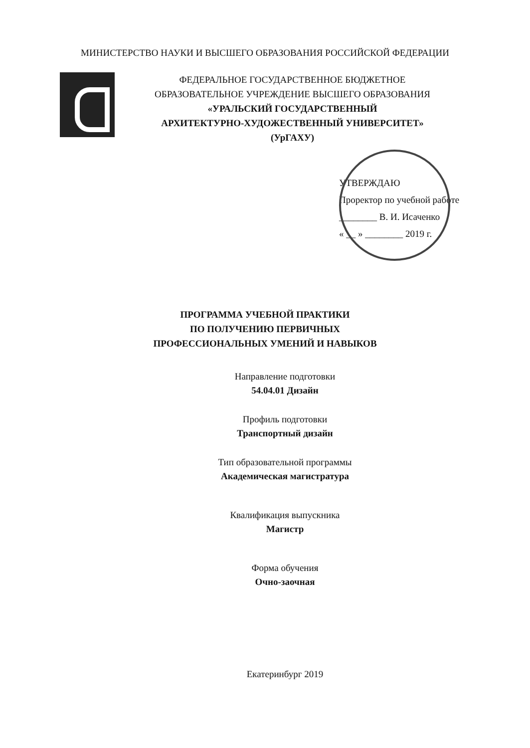МИНИСТЕРСТВО НАУКИ И ВЫСШЕГО ОБРАЗОВАНИЯ РОССИЙСКОЙ ФЕДЕРАЦИИ
ФЕДЕРАЛЬНОЕ ГОСУДАРСТВЕННОЕ БЮДЖЕТНОЕ
ОБРАЗОВАТЕЛЬНОЕ УЧРЕЖДЕНИЕ ВЫСШЕГО ОБРАЗОВАНИЯ
«УРАЛЬСКИЙ ГОСУДАРСТВЕННЫЙ
АРХИТЕКТУРНО-ХУДОЖЕСТВЕННЫЙ УНИВЕРСИТЕТ»
(УрГАХУ)
УТВЕРЖДАЮ
Проректор по учебной работе
________ В. И. Исаченко
« __ » ________ 2019 г.
ПРОГРАММА УЧЕБНОЙ ПРАКТИКИ
ПО ПОЛУЧЕНИЮ ПЕРВИЧНЫХ
ПРОФЕССИОНАЛЬНЫХ УМЕНИЙ И НАВЫКОВ
Направление подготовки
54.04.01 Дизайн
Профиль подготовки
Транспортный дизайн
Тип образовательной программы
Академическая магистратура
Квалификация выпускника
Магистр
Форма обучения
Очно-заочная
Екатеринбург 2019